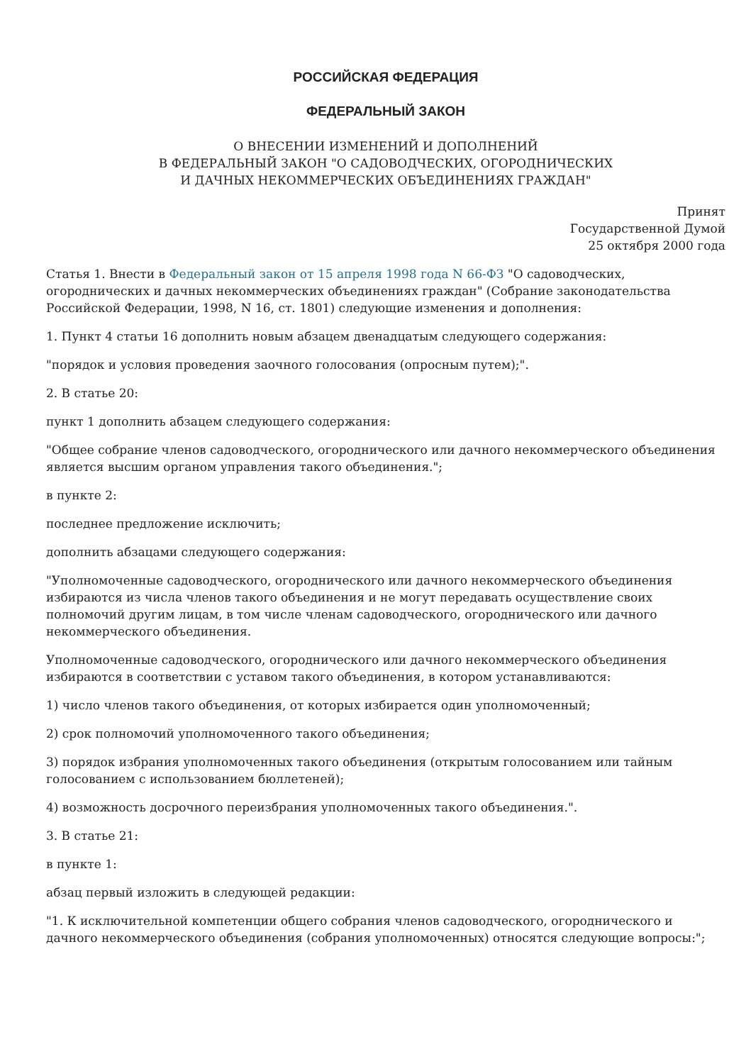РОССИЙСКАЯ ФЕДЕРАЦИЯ
ФЕДЕРАЛЬНЫЙ ЗАКОН
О ВНЕСЕНИИ ИЗМЕНЕНИЙ И ДОПОЛНЕНИЙ
В ФЕДЕРАЛЬНЫЙ ЗАКОН "О САДОВОДЧЕСКИХ, ОГОРОДНИЧЕСКИХ
И ДАЧНЫХ НЕКОММЕРЧЕСКИХ ОБЪЕДИНЕНИЯХ ГРАЖДАН"
Принят
Государственной Думой
25 октября 2000 года
Статья 1. Внести в Федеральный закон от 15 апреля 1998 года N 66-ФЗ "О садоводческих, огороднических и дачных некоммерческих объединениях граждан" (Собрание законодательства Российской Федерации, 1998, N 16, ст. 1801) следующие изменения и дополнения:
1. Пункт 4 статьи 16 дополнить новым абзацем двенадцатым следующего содержания:
"порядок и условия проведения заочного голосования (опросным путем);".
2. В статье 20:
пункт 1 дополнить абзацем следующего содержания:
"Общее собрание членов садоводческого, огороднического или дачного некоммерческого объединения является высшим органом управления такого объединения.";
в пункте 2:
последнее предложение исключить;
дополнить абзацами следующего содержания:
"Уполномоченные садоводческого, огороднического или дачного некоммерческого объединения избираются из числа членов такого объединения и не могут передавать осуществление своих полномочий другим лицам, в том числе членам садоводческого, огороднического или дачного некоммерческого объединения.
Уполномоченные садоводческого, огороднического или дачного некоммерческого объединения избираются в соответствии с уставом такого объединения, в котором устанавливаются:
1) число членов такого объединения, от которых избирается один уполномоченный;
2) срок полномочий уполномоченного такого объединения;
3) порядок избрания уполномоченных такого объединения (открытым голосованием или тайным голосованием с использованием бюллетеней);
4) возможность досрочного переизбрания уполномоченных такого объединения.".
3. В статье 21:
в пункте 1:
абзац первый изложить в следующей редакции:
"1. К исключительной компетенции общего собрания членов садоводческого, огороднического и дачного некоммерческого объединения (собрания уполномоченных) относятся следующие вопросы:";